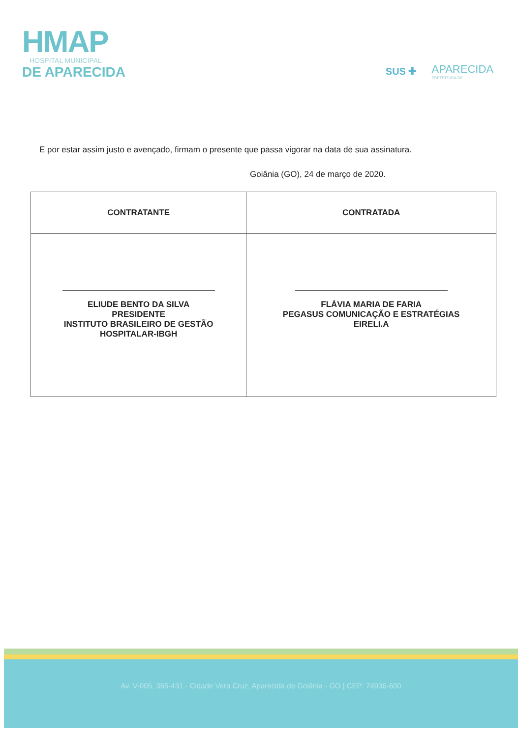HMAP
HOSPITAL MUNICIPAL
DE APARECIDA
SUS ✚ APARECIDA
PREFEITURA DE
E por estar assim justo e avençado, firmam o presente que passa vigorar na data de sua assinatura.
Goiânia (GO), 24 de março de 2020.
| CONTRATANTE | CONTRATADA |
| --- | --- |
| ELIUDE BENTO DA SILVA PRESIDENTE INSTITUTO BRASILEIRO DE GESTÃO HOSPITALAR-IBGH | FLÁVIA MARIA DE FARIA PEGASUS COMUNICAÇÃO E ESTRATÉGIAS EIRELI.A |
Av. V-005, 365-431 - Cidade Vera Cruz, Aparecida de Goiânia - GO | CEP: 74936-600